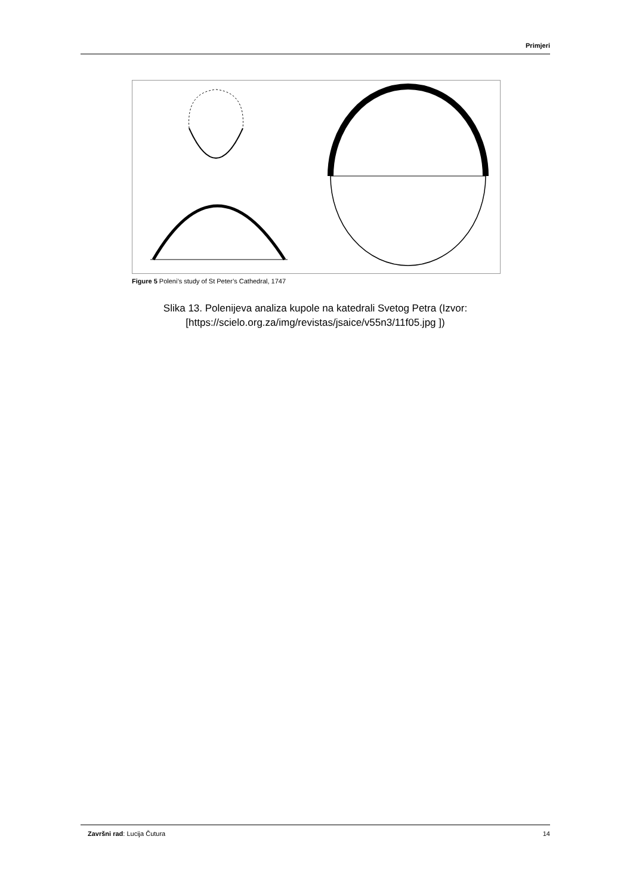Primjeri
Figure 5 Poleni’s study of St Peter’s Cathedral, 1747
Slika 13. Polenijeva analiza kupole na katedrali Svetog Petra (Izvor:
[https://scielo.org.za/img/revistas/jsaice/v55n3/11f05.jpg ])
Završni rad: Lucija Čutura 14